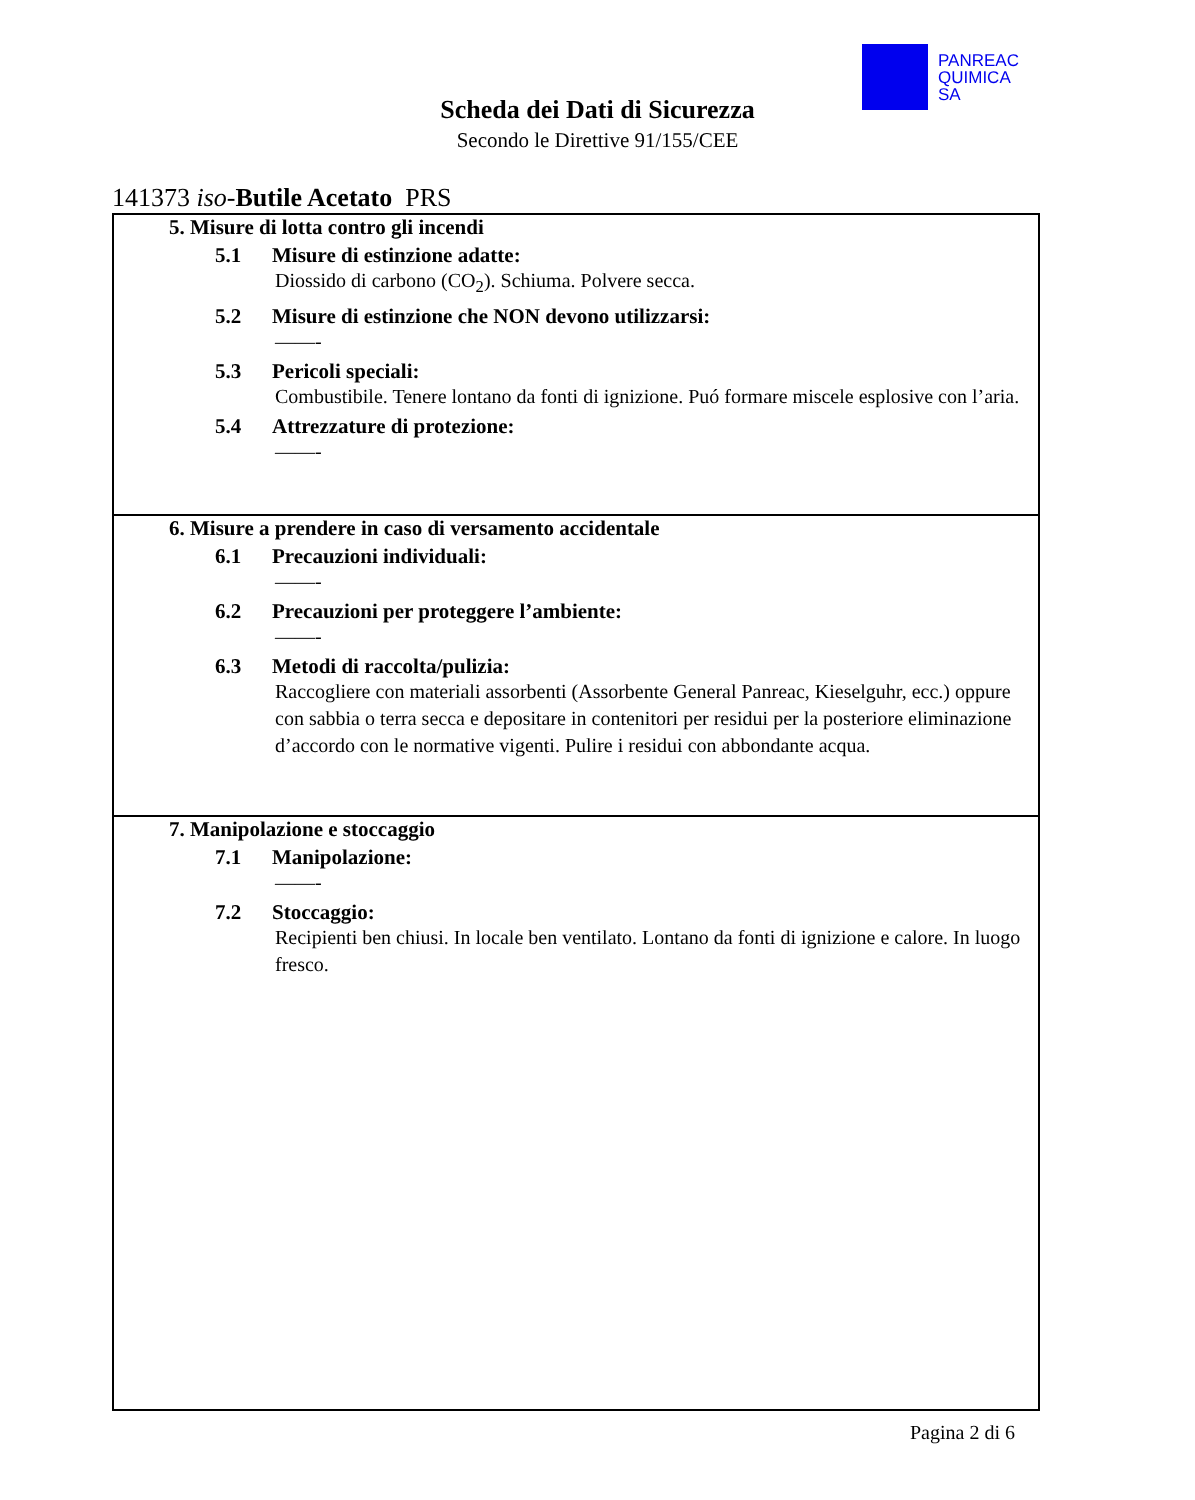PANREAC
QUIMICA
SA
Scheda dei Dati di Sicurezza
Secondo le Direttive 91/155/CEE
141373 iso-Butile Acetato PRS
5. Misure di lotta contro gli incendi
5.1 Misure di estinzione adatte:
Diossido di carbono (CO<sub>2</sub>). Schiuma. Polvere secca.
5.2 Misure di estinzione che NON devono utilizzarsi:
——-
5.3 Pericoli speciali:
Combustibile. Tenere lontano da fonti di ignizione. Puó formare miscele esplosive con l’aria.
5.4 Attrezzature di protezione:
——-
6. Misure a prendere in caso di versamento accidentale
6.1 Precauzioni individuali:
——-
6.2 Precauzioni per proteggere l’ambiente:
——-
6.3 Metodi di raccolta/pulizia:
Raccogliere con materiali assorbenti (Assorbente General Panreac, Kieselguhr, ecc.) oppure con sabbia o terra secca e depositare in contenitori per residui per la posteriore eliminazione d’accordo con le normative vigenti. Pulire i residui con abbondante acqua.
7. Manipolazione e stoccaggio
7.1 Manipolazione:
——-
7.2 Stoccaggio:
Recipienti ben chiusi. In locale ben ventilato. Lontano da fonti di ignizione e calore. In luogo fresco.
Pagina 2 di 6